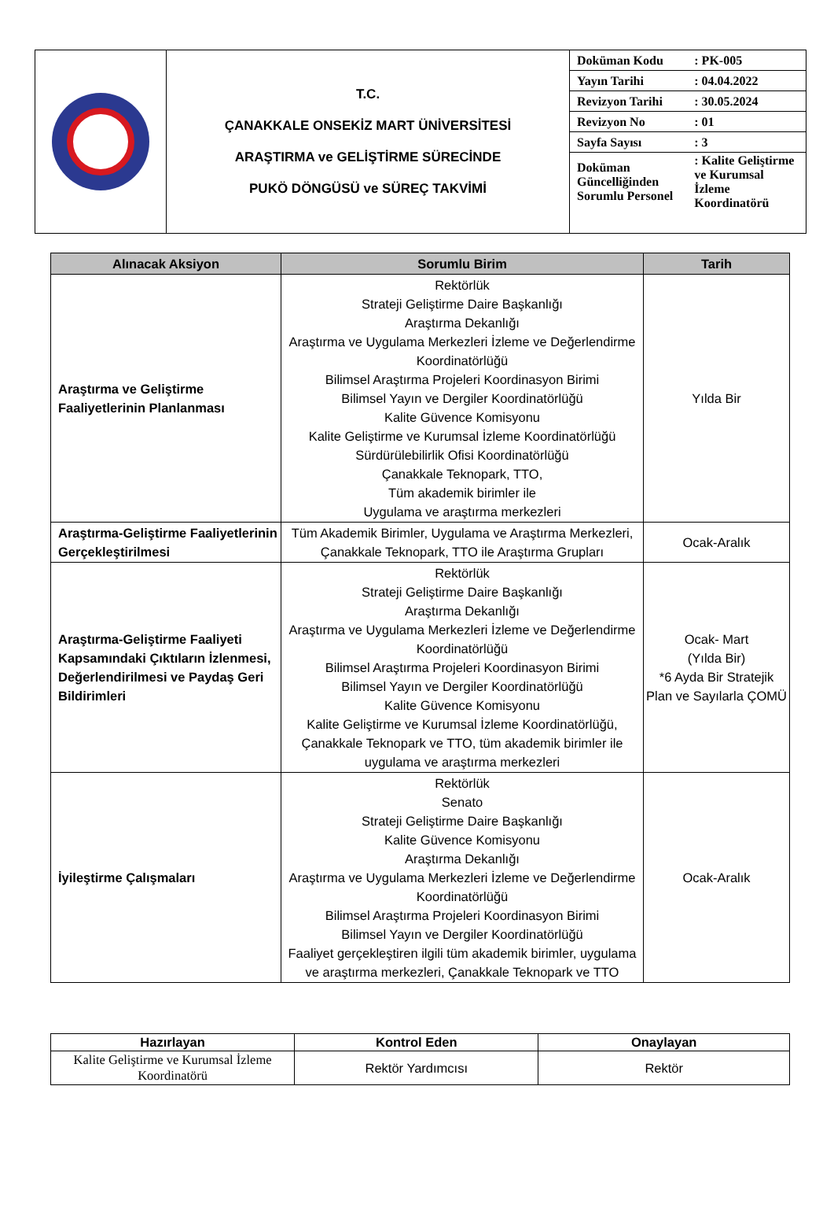| | T.C. ÇANAKKALE ONSEKİZ MART ÜNİVERSİTESİ ARAŞTIRMA ve GELİŞTİRME SÜRECİNDE PUKÖ DÖNGÜSÜ ve SÜREÇ TAKVİMİ | / Doküman Kodu / : PK-005 / / Yayın Tarihi / : 04.04.2022 / / Revizyon Tarihi / : 30.05.2024 / / Revizyon No / : 01 / / Sayfa Sayısı / : 3 / / Doküman Güncelliğinden Sorumlu Personel / : Kalite Geliştirme ve Kurumsal İzleme Koordinatörü / |
| Alınacak Aksiyon | Sorumlu Birim | Tarih |
| --- | --- | --- |
| Araştırma ve Geliştirme Faaliyetlerinin Planlanması | Rektörlük Strateji Geliştirme Daire Başkanlığı Araştırma Dekanlığı Araştırma ve Uygulama Merkezleri İzleme ve Değerlendirme Koordinatörlüğü Bilimsel Araştırma Projeleri Koordinasyon Birimi Bilimsel Yayın ve Dergiler Koordinatörlüğü Kalite Güvence Komisyonu Kalite Geliştirme ve Kurumsal İzleme Koordinatörlüğü Sürdürülebilirlik Ofisi Koordinatörlüğü Çanakkale Teknopark, TTO, Tüm akademik birimler ile Uygulama ve araştırma merkezleri | Yılda Bir |
| Araştırma-Geliştirme Faaliyetlerinin Gerçekleştirilmesi | Tüm Akademik Birimler, Uygulama ve Araştırma Merkezleri, Çanakkale Teknopark, TTO ile Araştırma Grupları | Ocak-Aralık |
| Araştırma-Geliştirme Faaliyeti Kapsamındaki Çıktıların İzlenmesi, Değerlendirilmesi ve Paydaş Geri Bildirimleri | Rektörlük Strateji Geliştirme Daire Başkanlığı Araştırma Dekanlığı Araştırma ve Uygulama Merkezleri İzleme ve Değerlendirme Koordinatörlüğü Bilimsel Araştırma Projeleri Koordinasyon Birimi Bilimsel Yayın ve Dergiler Koordinatörlüğü Kalite Güvence Komisyonu Kalite Geliştirme ve Kurumsal İzleme Koordinatörlüğü, Çanakkale Teknopark ve TTO, tüm akademik birimler ile uygulama ve araştırma merkezleri | Ocak- Mart (Yılda Bir) *6 Ayda Bir Stratejik Plan ve Sayılarla ÇOMÜ |
| İyileştirme Çalışmaları | Rektörlük Senato Strateji Geliştirme Daire Başkanlığı Kalite Güvence Komisyonu Araştırma Dekanlığı Araştırma ve Uygulama Merkezleri İzleme ve Değerlendirme Koordinatörlüğü Bilimsel Araştırma Projeleri Koordinasyon Birimi Bilimsel Yayın ve Dergiler Koordinatörlüğü Faaliyet gerçekleştiren ilgili tüm akademik birimler, uygulama ve araştırma merkezleri, Çanakkale Teknopark ve TTO | Ocak-Aralık |
| Hazırlayan | Kontrol Eden | Onaylayan |
| --- | --- | --- |
| Kalite Geliştirme ve Kurumsal İzleme Koordinatörü | Rektör Yardımcısı | Rektör |